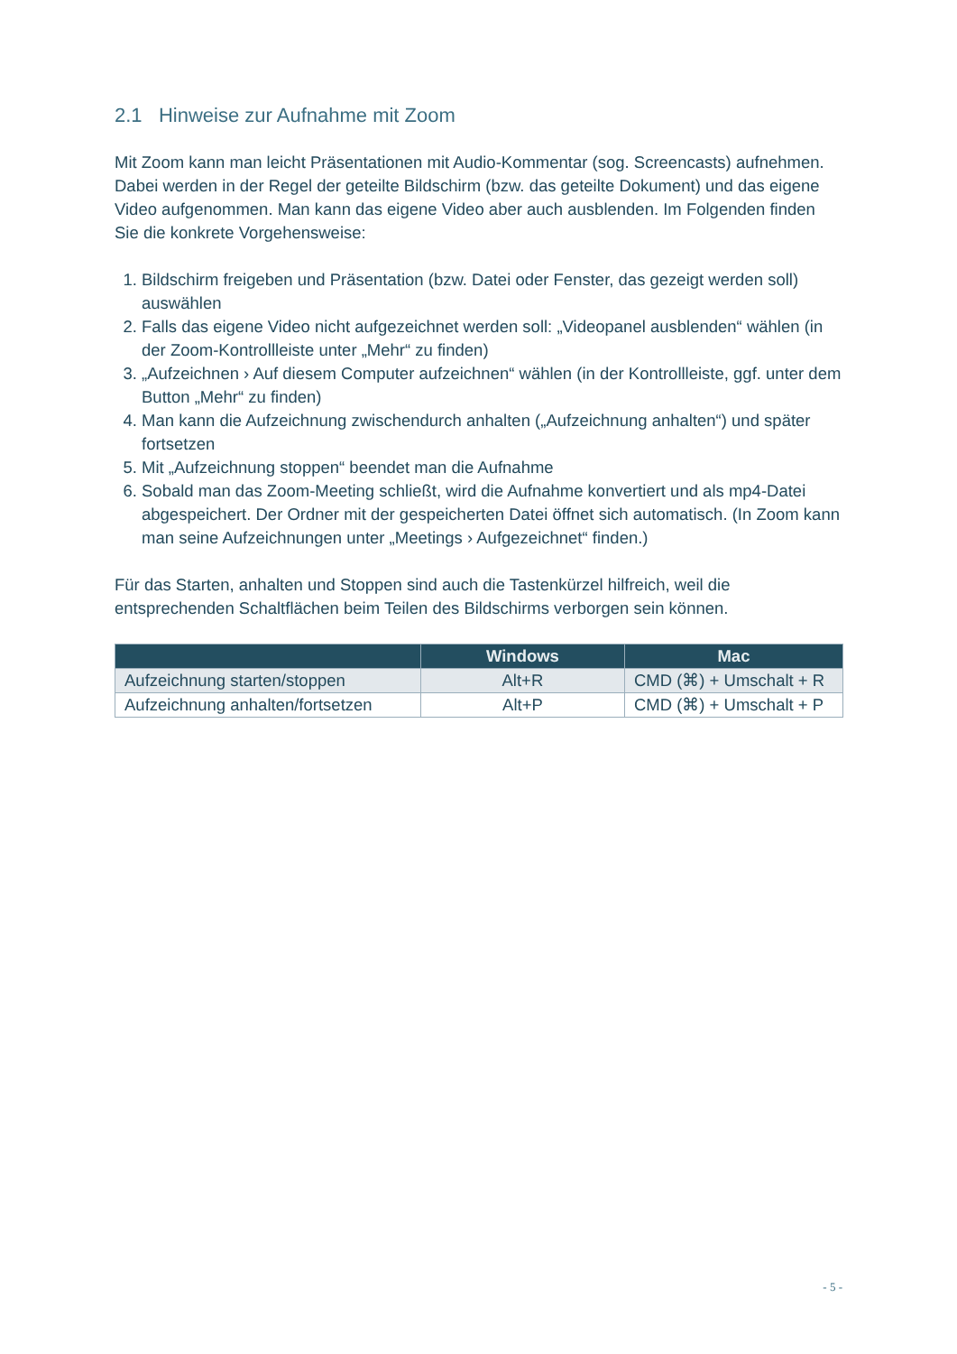2.1 Hinweise zur Aufnahme mit Zoom
Mit Zoom kann man leicht Präsentationen mit Audio-Kommentar (sog. Screencasts) aufnehmen. Dabei werden in der Regel der geteilte Bildschirm (bzw. das geteilte Dokument) und das eigene Video aufgenommen. Man kann das eigene Video aber auch ausblenden. Im Folgenden finden Sie die konkrete Vorgehensweise:
1. Bildschirm freigeben und Präsentation (bzw. Datei oder Fenster, das gezeigt werden soll) auswählen
2. Falls das eigene Video nicht aufgezeichnet werden soll: „Videopanel ausblenden“ wählen (in der Zoom-Kontrollleiste unter „Mehr“ zu finden)
3. „Aufzeichnen › Auf diesem Computer aufzeichnen“ wählen (in der Kontrollleiste, ggf. unter dem Button „Mehr“ zu finden)
4. Man kann die Aufzeichnung zwischendurch anhalten („Aufzeichnung anhalten“) und später fortsetzen
5. Mit „Aufzeichnung stoppen“ beendet man die Aufnahme
6. Sobald man das Zoom-Meeting schließt, wird die Aufnahme konvertiert und als mp4-Datei abgespeichert. Der Ordner mit der gespeicherten Datei öffnet sich automatisch. (In Zoom kann man seine Aufzeichnungen unter „Meetings › Aufgezeichnet“ finden.)
Für das Starten, anhalten und Stoppen sind auch die Tastenkürzel hilfreich, weil die entsprechenden Schaltflächen beim Teilen des Bildschirms verborgen sein können.
| | Windows | Mac |
| --- | --- | --- |
| Aufzeichnung starten/stoppen | Alt+R | CMD (⌘) + Umschalt + R |
| Aufzeichnung anhalten/fortsetzen | Alt+P | CMD (⌘) + Umschalt + P |
- 5 -